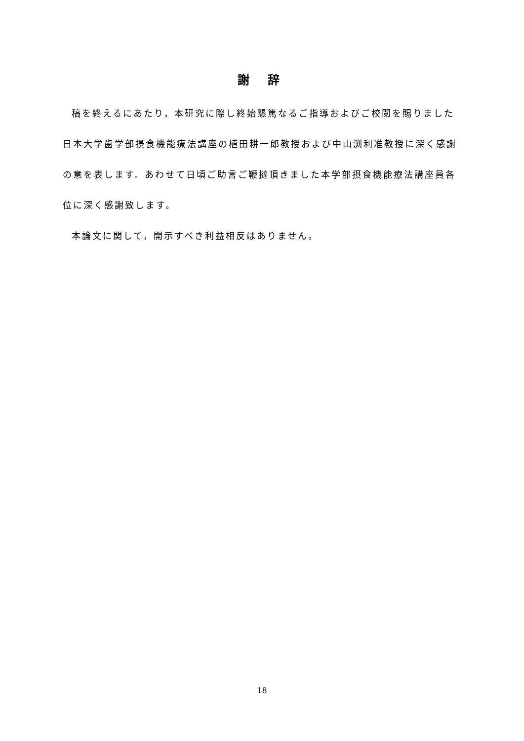謝 辞
稿を終えるにあたり，本研究に際し終始懇篤なるご指導およびご校閲を賜りました日本大学歯学部摂食機能療法講座の植田耕一郎教授および中山渕利准教授に深く感謝の意を表します。あわせて日頃ご助言ご鞭撻頂きました本学部摂食機能療法講座員各位に深く感謝致します。
本論文に関して，開示すべき利益相反はありません。
18